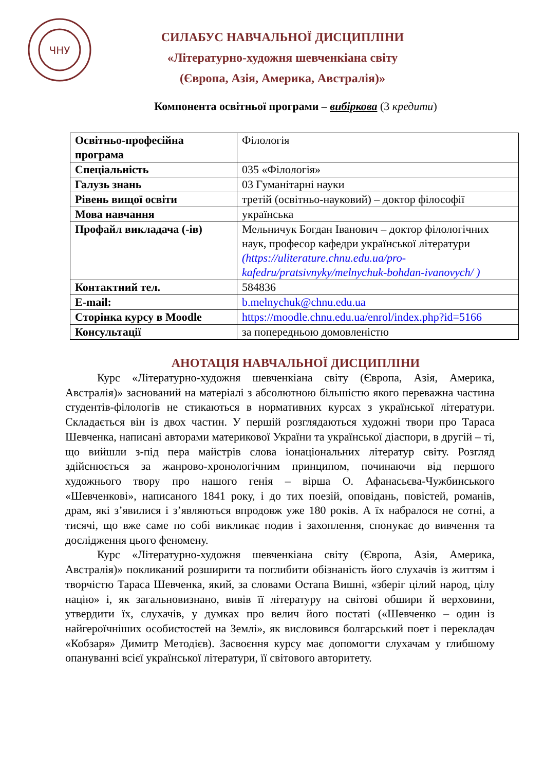ЧНУ
СИЛАБУС НАВЧАЛЬНОЇ ДИСЦИПЛІНИ
«Літературно-художня шевченкіана світу
(Європа, Азія, Америка, Австралія)»
Компонента освітньої програми – вибіркова (3 кредити)
| Освітньо-професійна програма | Філологія |
| Спеціальність | 035 «Філологія» |
| Галузь знань | 03 Гуманітарні науки |
| Рівень вищої освіти | третій (освітньо-науковий) – доктор філософії |
| Мова навчання | українська |
| Профайл викладача (-ів) | Мельничук Богдан Іванович – доктор філологічних наук, професор кафедри української літератури (https://uliterature.chnu.edu.ua/pro-kafedru/pratsivnyky/melnychuk-bohdan-ivanovych/ ) |
| Контактний тел. | 584836 |
| E-mail: | b.melnychuk@chnu.edu.ua |
| Сторінка курсу в Moodle | https://moodle.chnu.edu.ua/enrol/index.php?id=5166 |
| Консультації | за попередньою домовленістю |
АНОТАЦІЯ НАВЧАЛЬНОЇ ДИСЦИПЛІНИ
Курс «Літературно-художня шевченкіана світу (Європа, Азія, Америка, Австралія)» заснований на матеріалі з абсолютною більшістю якого переважна частина студентів-філологів не стикаються в нормативних курсах з української літератури. Складається він із двох частин. У першій розглядаються художні твори про Тараса Шевченка, написані авторами материкової України та української діаспори, в другій – ті, що вийшли з-під пера майстрів слова іонаціональних літератур світу. Розгляд здійснюється за жанрово-хронологічним принципом, починаючи від першого художнього твору про нашого генія – вірша О. Афанасьєва-Чужбинського «Шевченкові», написаного 1841 року, і до тих поезій, оповідань, повістей, романів, драм, які з’явилися і з’являються впродовж уже 180 років. А їх набралося не сотні, а тисячі, що вже саме по собі викликає подив і захоплення, спонукає до вивчення та дослідження цього феномену.
Курс «Літературно-художня шевченкіана світу (Європа, Азія, Америка, Австралія)» покликаний розширити та поглибити обізнаність його слухачів із життям і творчістю Тараса Шевченка, який, за словами Остапа Вишні, «зберіг цілий народ, цілу націю» і, як загальновизнано, вивів її літературу на світові обшири й верховини, утвердити їх, слухачів, у думках про велич його постаті («Шевченко – один із найгероїчніших особистостей на Землі», як висловився болгарський поет і перекладач «Кобзаря» Димитр Методієв). Засвоєння курсу має допомогти слухачам у глибшому опануванні всієї української літератури, її світового авторитету.